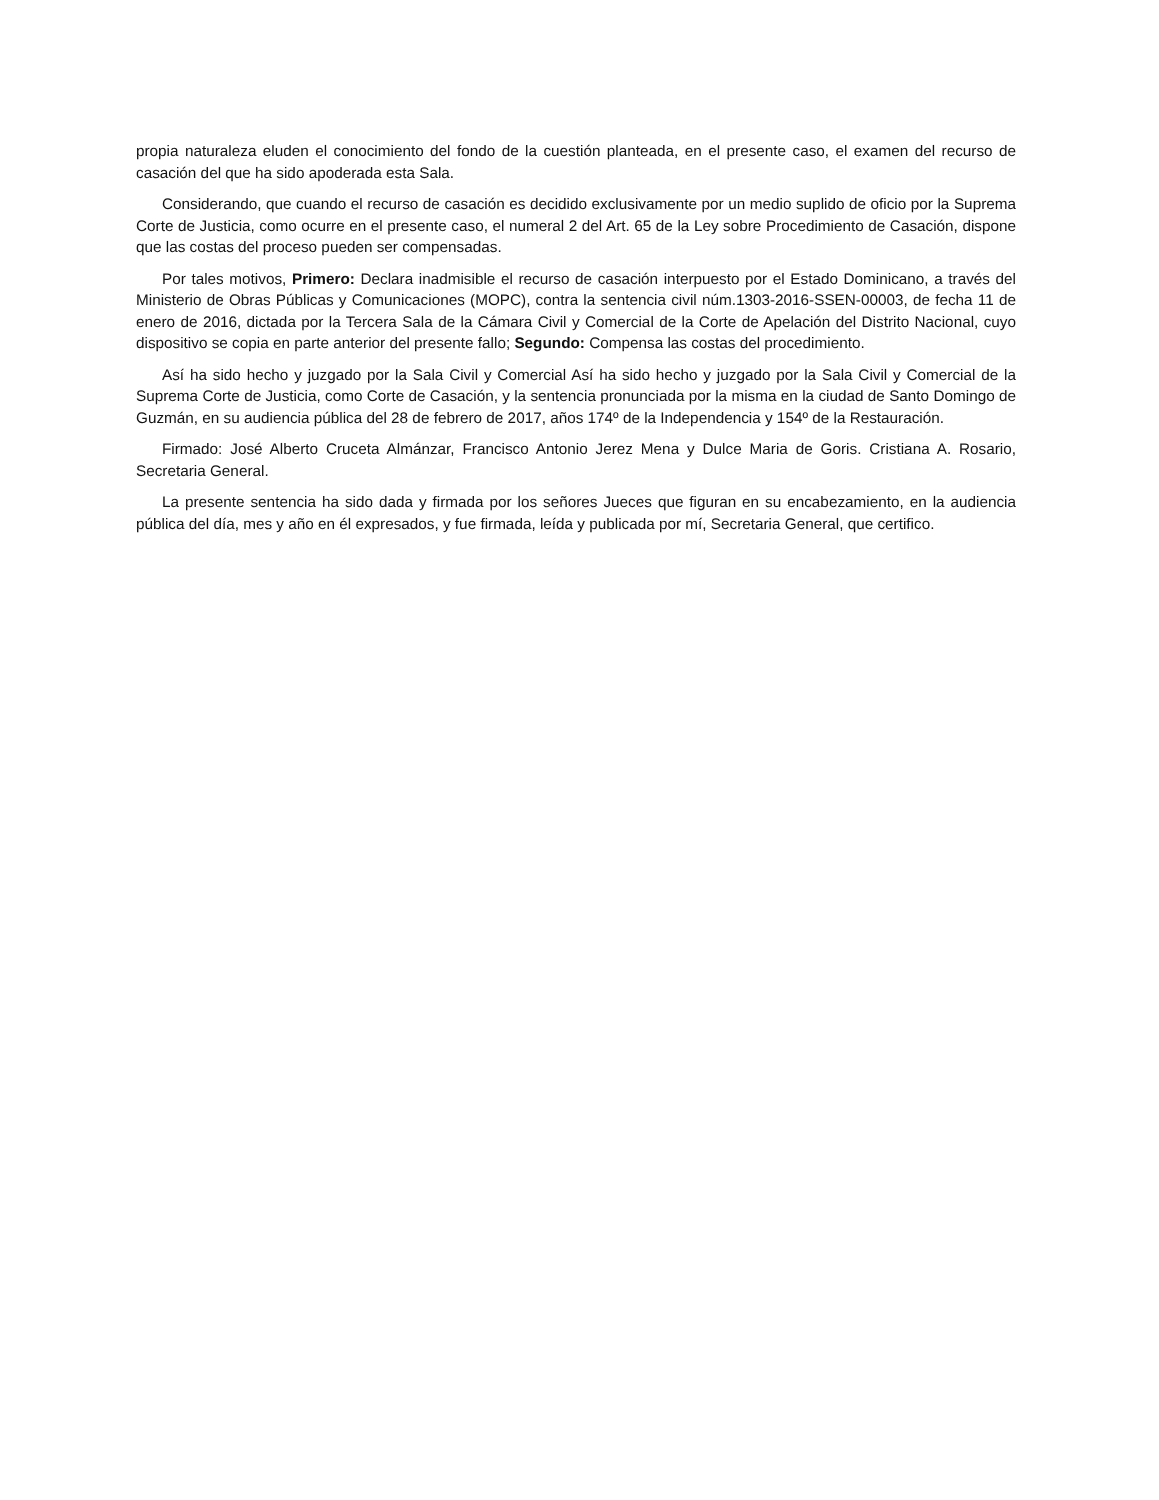propia naturaleza eluden el conocimiento del fondo de la cuestión planteada, en el presente caso, el examen del recurso de casación del que ha sido apoderada esta Sala.
Considerando, que cuando el recurso de casación es decidido exclusivamente por un medio suplido de oficio por la Suprema Corte de Justicia, como ocurre en el presente caso, el numeral 2 del Art. 65 de la Ley sobre Procedimiento de Casación, dispone que las costas del proceso pueden ser compensadas.
Por tales motivos, Primero: Declara inadmisible el recurso de casación interpuesto por el Estado Dominicano, a través del Ministerio de Obras Públicas y Comunicaciones (MOPC), contra la sentencia civil núm.1303-2016-SSEN-00003, de fecha 11 de enero de 2016, dictada por la Tercera Sala de la Cámara Civil y Comercial de la Corte de Apelación del Distrito Nacional, cuyo dispositivo se copia en parte anterior del presente fallo; Segundo: Compensa las costas del procedimiento.
Así ha sido hecho y juzgado por la Sala Civil y Comercial Así ha sido hecho y juzgado por la Sala Civil y Comercial de la Suprema Corte de Justicia, como Corte de Casación, y la sentencia pronunciada por la misma en la ciudad de Santo Domingo de Guzmán, en su audiencia pública del 28 de febrero de 2017, años 174º de la Independencia y 154º de la Restauración.
Firmado: José Alberto Cruceta Almánzar, Francisco Antonio Jerez Mena y Dulce Maria de Goris. Cristiana A. Rosario, Secretaria General.
La presente sentencia ha sido dada y firmada por los señores Jueces que figuran en su encabezamiento, en la audiencia pública del día, mes y año en él expresados, y fue firmada, leída y publicada por mí, Secretaria General, que certifico.